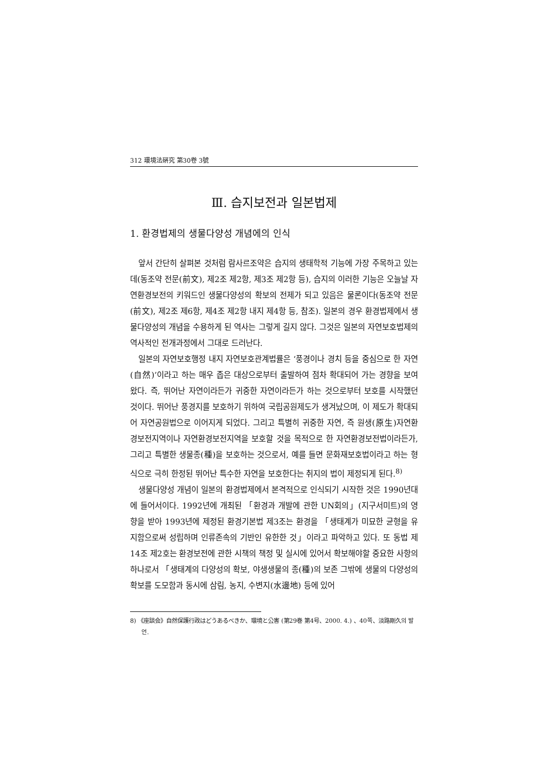312 環境法硏究 第30卷 3號
Ⅲ. 습지보전과 일본법제
1. 환경법제의 생물다양성 개념에의 인식
앞서 간단히 살펴본 것처럼 람사르조약은 습지의 생태학적 기능에 가장 주목하고 있는데(동조약 전문(前文), 제2조 제2항, 제3조 제2항 등), 습지의 이러한 기능은 오늘날 자연환경보전의 키워드인 생물다양성의 확보의 전제가 되고 있음은 물론이다(동조약 전문(前文), 제2조 제6항, 제4조 제2항 내지 제4항 등, 참조). 일본의 경우 환경법제에서 생물다양성의 개념을 수용하게 된 역사는 그렇게 길지 않다. 그것은 일본의 자연보호법제의 역사적인 전개과정에서 그대로 드러난다.
일본의 자연보호행정 내지 자연보호관계법률은 ‘풍경이나 경치 등을 중심으로 한 자연(自然)’이라고 하는 매우 좁은 대상으로부터 출발하여 점차 확대되어 가는 경향을 보여 왔다. 즉, 뛰어난 자연이라든가 귀중한 자연이라든가 하는 것으로부터 보호를 시작했던 것이다. 뛰어난 풍경지를 보호하기 위하여 국립공원제도가 생겨났으며, 이 제도가 확대되어 자연공원법으로 이어지게 되었다. 그리고 특별히 귀중한 자연, 즉 원생(原生)자연환경보전지역이나 자연환경보전지역을 보호할 것을 목적으로 한 자연환경보전법이라든가, 그리고 특별한 생물종(種)을 보호하는 것으로서, 예를 들면 문화재보호법이라고 하는 형식으로 극히 한정된 뛰어난 특수한 자연을 보호한다는 취지의 법이 제정되게 된다.<sup>8)</sup>
생물다양성 개념이 일본의 환경법제에서 본격적으로 인식되기 시작한 것은 1990년대에 들어서이다. 1992년에 개최된 「환경과 개발에 관한 UN회의」(지구서미트)의 영향을 받아 1993년에 제정된 환경기본법 제3조는 환경을 「생태계가 미묘한 균형을 유지함으로써 성립하며 인류존속의 기반인 유한한 것」이라고 파악하고 있다. 또 동법 제14조 제2호는 환경보전에 관한 시책의 책정 및 실시에 있어서 확보해야할 중요한 사항의 하나로서 「생태계의 다양성의 확보, 야생생물의 종(種)의 보존 그밖에 생물의 다양성의 확보를 도모함과 동시에 삼림, 농지, 수변지(水邊地) 등에 있어
8) 《座談会》自然保護行政はどうあるべきか、環境と公害 (第29巻 第4号、2000. 4.) 、40쪽、淡路剛久의 발언.